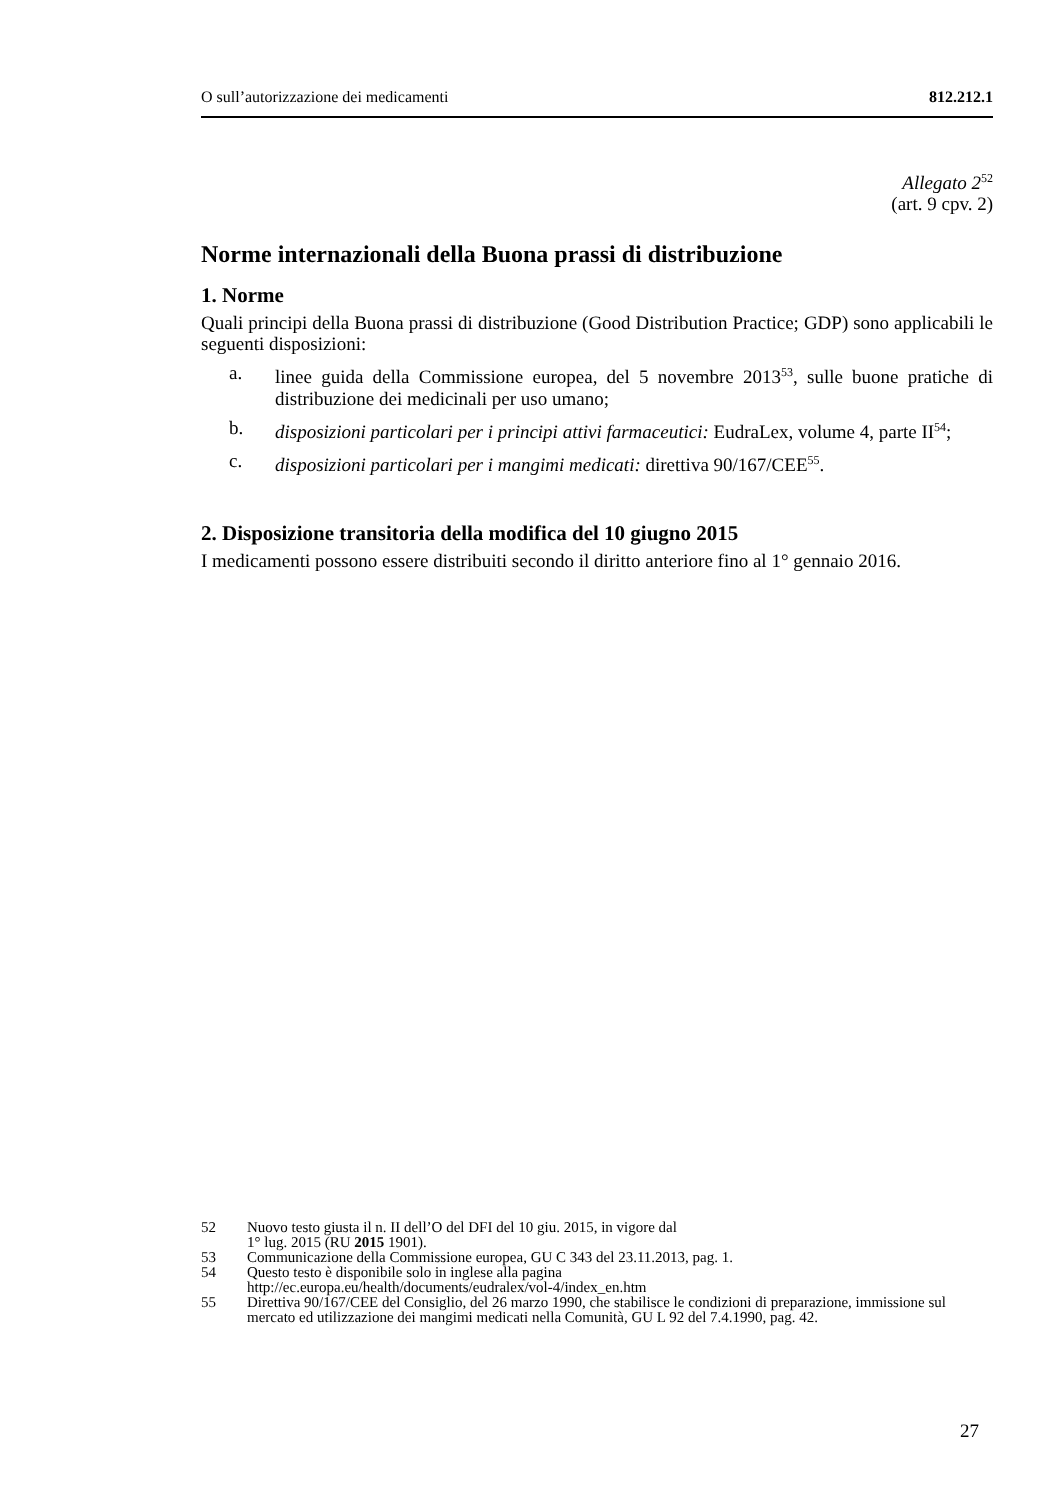O sull’autorizzazione dei medicamenti 812.212.1
Allegato 2<sup>52</sup>
(art. 9 cpv. 2)
Norme internazionali della Buona prassi di distribuzione
1. Norme
Quali principi della Buona prassi di distribuzione (Good Distribution Practice; GDP) sono applicabili le seguenti disposizioni:
a. linee guida della Commissione europea, del 5 novembre 2013<sup>53</sup>, sulle buone pratiche di distribuzione dei medicinali per uso umano;
b. disposizioni particolari per i principi attivi farmaceutici: EudraLex, volume 4, parte II<sup>54</sup>;
c. disposizioni particolari per i mangimi medicati: direttiva 90/167/CEE<sup>55</sup>.
2. Disposizione transitoria della modifica del 10 giugno 2015
I medicamenti possono essere distribuiti secondo il diritto anteriore fino al 1° gennaio 2016.
52 Nuovo testo giusta il n. II dell’O del DFI del 10 giu. 2015, in vigore dal
1° lug. 2015 (RU 2015 1901).
53 Communicazione della Commissione europea, GU C 343 del 23.11.2013, pag. 1.
54 Questo testo è disponibile solo in inglese alla pagina
http://ec.europa.eu/health/documents/eudralex/vol-4/index_en.htm
55 Direttiva 90/167/CEE del Consiglio, del 26 marzo 1990, che stabilisce le condizioni di preparazione, immissione sul mercato ed utilizzazione dei mangimi medicati nella Comunità, GU L 92 del 7.4.1990, pag. 42.
27